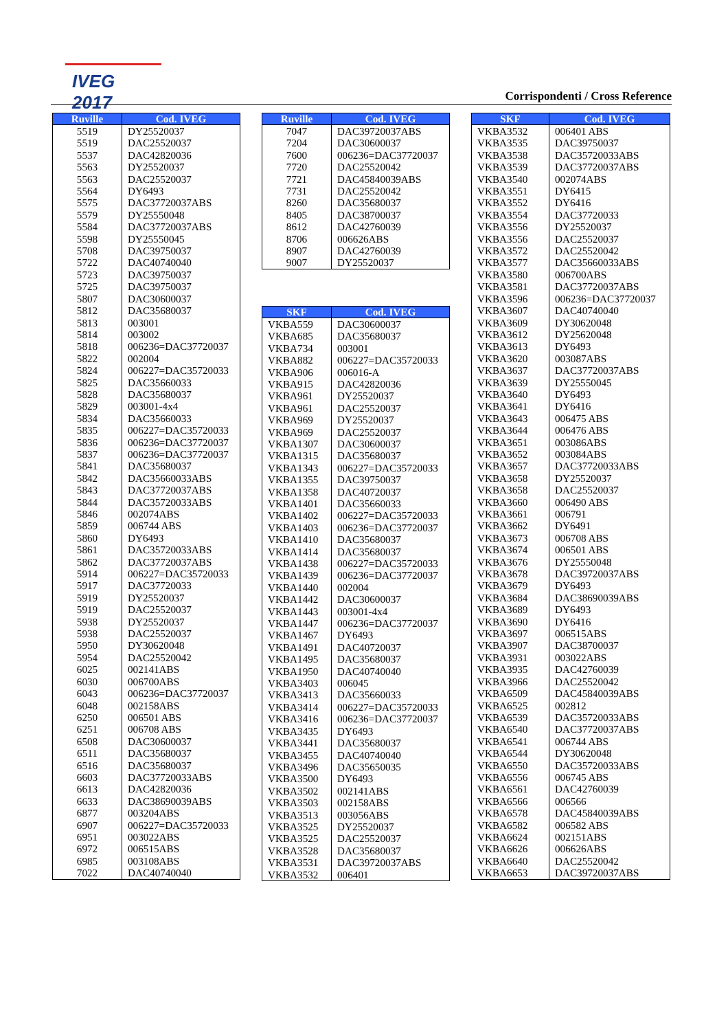IVEG 2017
Corrispondenti / Cross Reference
| Ruville | Cod. IVEG |
| --- | --- |
| 5519 | DY25520037 |
| 5519 | DAC25520037 |
| 5537 | DAC42820036 |
| 5563 | DY25520037 |
| 5563 | DAC25520037 |
| 5564 | DY6493 |
| 5575 | DAC37720037ABS |
| 5579 | DY25550048 |
| 5584 | DAC37720037ABS |
| 5598 | DY25550045 |
| 5708 | DAC39750037 |
| 5722 | DAC40740040 |
| 5723 | DAC39750037 |
| 5725 | DAC39750037 |
| 5807 | DAC30600037 |
| 5812 | DAC35680037 |
| 5813 | 003001 |
| 5814 | 003002 |
| 5818 | 006236=DAC37720037 |
| 5822 | 002004 |
| 5824 | 006227=DAC35720033 |
| 5825 | DAC35660033 |
| 5828 | DAC35680037 |
| 5829 | 003001-4x4 |
| 5834 | DAC35660033 |
| 5835 | 006227=DAC35720033 |
| 5836 | 006236=DAC37720037 |
| 5837 | 006236=DAC37720037 |
| 5841 | DAC35680037 |
| 5842 | DAC35660033ABS |
| 5843 | DAC37720037ABS |
| 5844 | DAC35720033ABS |
| 5846 | 002074ABS |
| 5859 | 006744 ABS |
| 5860 | DY6493 |
| 5861 | DAC35720033ABS |
| 5862 | DAC37720037ABS |
| 5914 | 006227=DAC35720033 |
| 5917 | DAC37720033 |
| 5919 | DY25520037 |
| 5919 | DAC25520037 |
| 5938 | DY25520037 |
| 5938 | DAC25520037 |
| 5950 | DY30620048 |
| 5954 | DAC25520042 |
| 6025 | 002141ABS |
| 6030 | 006700ABS |
| 6043 | 006236=DAC37720037 |
| 6048 | 002158ABS |
| 6250 | 006501 ABS |
| 6251 | 006708 ABS |
| 6508 | DAC30600037 |
| 6511 | DAC35680037 |
| 6516 | DAC35680037 |
| 6603 | DAC37720033ABS |
| 6613 | DAC42820036 |
| 6633 | DAC38690039ABS |
| 6877 | 003204ABS |
| 6907 | 006227=DAC35720033 |
| 6951 | 003022ABS |
| 6972 | 006515ABS |
| 6985 | 003108ABS |
| 7022 | DAC40740040 |
| Ruville | Cod. IVEG |
| --- | --- |
| 7047 | DAC39720037ABS |
| 7204 | DAC30600037 |
| 7600 | 006236=DAC37720037 |
| 7720 | DAC25520042 |
| 7721 | DAC45840039ABS |
| 7731 | DAC25520042 |
| 8260 | DAC35680037 |
| 8405 | DAC38700037 |
| 8612 | DAC42760039 |
| 8706 | 006626ABS |
| 8907 | DAC42760039 |
| 9007 | DY25520037 |
| SKF | Cod. IVEG |
| --- | --- |
| VKBA559 | DAC30600037 |
| VKBA685 | DAC35680037 |
| VKBA734 | 003001 |
| VKBA882 | 006227=DAC35720033 |
| VKBA906 | 006016-A |
| VKBA915 | DAC42820036 |
| VKBA961 | DY25520037 |
| VKBA961 | DAC25520037 |
| VKBA969 | DY25520037 |
| VKBA969 | DAC25520037 |
| VKBA1307 | DAC30600037 |
| VKBA1315 | DAC35680037 |
| VKBA1343 | 006227=DAC35720033 |
| VKBA1355 | DAC39750037 |
| VKBA1358 | DAC40720037 |
| VKBA1401 | DAC35660033 |
| VKBA1402 | 006227=DAC35720033 |
| VKBA1403 | 006236=DAC37720037 |
| VKBA1410 | DAC35680037 |
| VKBA1414 | DAC35680037 |
| VKBA1438 | 006227=DAC35720033 |
| VKBA1439 | 006236=DAC37720037 |
| VKBA1440 | 002004 |
| VKBA1442 | DAC30600037 |
| VKBA1443 | 003001-4x4 |
| VKBA1447 | 006236=DAC37720037 |
| VKBA1467 | DY6493 |
| VKBA1491 | DAC40720037 |
| VKBA1495 | DAC35680037 |
| VKBA1950 | DAC40740040 |
| VKBA3403 | 006045 |
| VKBA3413 | DAC35660033 |
| VKBA3414 | 006227=DAC35720033 |
| VKBA3416 | 006236=DAC37720037 |
| VKBA3435 | DY6493 |
| VKBA3441 | DAC35680037 |
| VKBA3455 | DAC40740040 |
| VKBA3496 | DAC35650035 |
| VKBA3500 | DY6493 |
| VKBA3502 | 002141ABS |
| VKBA3503 | 002158ABS |
| VKBA3513 | 003056ABS |
| VKBA3525 | DY25520037 |
| VKBA3525 | DAC25520037 |
| VKBA3528 | DAC35680037 |
| VKBA3531 | DAC39720037ABS |
| VKBA3532 | 006401 |
| SKF | Cod. IVEG |
| --- | --- |
| VKBA3532 | 006401 ABS |
| VKBA3535 | DAC39750037 |
| VKBA3538 | DAC35720033ABS |
| VKBA3539 | DAC37720037ABS |
| VKBA3540 | 002074ABS |
| VKBA3551 | DY6415 |
| VKBA3552 | DY6416 |
| VKBA3554 | DAC37720033 |
| VKBA3556 | DY25520037 |
| VKBA3556 | DAC25520037 |
| VKBA3572 | DAC25520042 |
| VKBA3577 | DAC35660033ABS |
| VKBA3580 | 006700ABS |
| VKBA3581 | DAC37720037ABS |
| VKBA3596 | 006236=DAC37720037 |
| VKBA3607 | DAC40740040 |
| VKBA3609 | DY30620048 |
| VKBA3612 | DY25620048 |
| VKBA3613 | DY6493 |
| VKBA3620 | 003087ABS |
| VKBA3637 | DAC37720037ABS |
| VKBA3639 | DY25550045 |
| VKBA3640 | DY6493 |
| VKBA3641 | DY6416 |
| VKBA3643 | 006475 ABS |
| VKBA3644 | 006476 ABS |
| VKBA3651 | 003086ABS |
| VKBA3652 | 003084ABS |
| VKBA3657 | DAC37720033ABS |
| VKBA3658 | DY25520037 |
| VKBA3658 | DAC25520037 |
| VKBA3660 | 006490 ABS |
| VKBA3661 | 006791 |
| VKBA3662 | DY6491 |
| VKBA3673 | 006708 ABS |
| VKBA3674 | 006501 ABS |
| VKBA3676 | DY25550048 |
| VKBA3678 | DAC39720037ABS |
| VKBA3679 | DY6493 |
| VKBA3684 | DAC38690039ABS |
| VKBA3689 | DY6493 |
| VKBA3690 | DY6416 |
| VKBA3697 | 006515ABS |
| VKBA3907 | DAC38700037 |
| VKBA3931 | 003022ABS |
| VKBA3935 | DAC42760039 |
| VKBA3966 | DAC25520042 |
| VKBA6509 | DAC45840039ABS |
| VKBA6525 | 002812 |
| VKBA6539 | DAC35720033ABS |
| VKBA6540 | DAC37720037ABS |
| VKBA6541 | 006744 ABS |
| VKBA6544 | DY30620048 |
| VKBA6550 | DAC35720033ABS |
| VKBA6556 | 006745 ABS |
| VKBA6561 | DAC42760039 |
| VKBA6566 | 006566 |
| VKBA6578 | DAC45840039ABS |
| VKBA6582 | 006582 ABS |
| VKBA6624 | 002151ABS |
| VKBA6626 | 006626ABS |
| VKBA6640 | DAC25520042 |
| VKBA6653 | DAC39720037ABS |